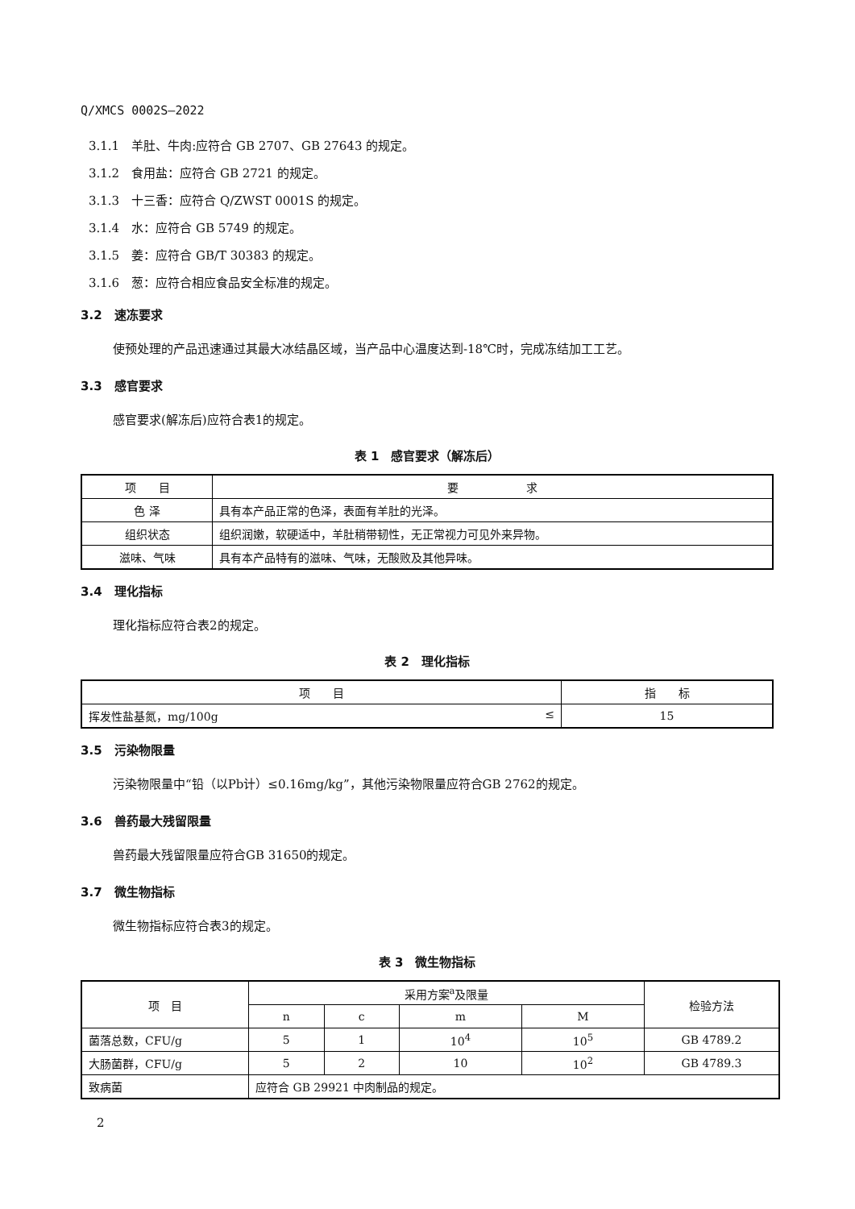Q/XMCS 0002S—2022
3.1.1　羊肚、牛肉:应符合 GB 2707、GB 27643 的规定。
3.1.2　食用盐：应符合 GB 2721 的规定。
3.1.3　十三香：应符合 Q/ZWST 0001S 的规定。
3.1.4　水：应符合 GB 5749 的规定。
3.1.5　姜：应符合 GB/T 30383 的规定。
3.1.6　葱：应符合相应食品安全标准的规定。
3.2　速冻要求
使预处理的产品迅速通过其最大冰结晶区域，当产品中心温度达到-18℃时，完成冻结加工工艺。
3.3　感官要求
感官要求(解冻后)应符合表1的规定。
表 1　感官要求（解冻后）
| 项 目 | 要 求 |
| --- | --- |
| 色 泽 | 具有本产品正常的色泽，表面有羊肚的光泽。 |
| 组织状态 | 组织润嫩，软硬适中，羊肚稍带韧性，无正常视力可见外来异物。 |
| 滋味、气味 | 具有本产品特有的滋味、气味，无酸败及其他异味。 |
3.4　理化指标
理化指标应符合表2的规定。
表 2　理化指标
| 项 目 | 指 标 |
| --- | --- |
| 挥发性盐基氮，mg/100g ≤ | 15 |
3.5　污染物限量
污染物限量中“铅（以Pb计）≤0.16mg/kg”，其他污染物限量应符合GB 2762的规定。
3.6　兽药最大残留限量
兽药最大残留限量应符合GB 31650的规定。
3.7　微生物指标
微生物指标应符合表3的规定。
表 3　微生物指标
| 项 目 | 采用方案<sup>a</sup>及限量 | | | | 检验方法 |
| --- | --- | --- | --- | --- | --- |
| | n | c | m | M | |
| 菌落总数，CFU/g | 5 | 1 | 10<sup>4</sup> | 10<sup>5</sup> | GB 4789.2 |
| 大肠菌群，CFU/g | 5 | 2 | 10 | 10<sup>2</sup> | GB 4789.3 |
| 致病菌 | 应符合 GB 29921 中肉制品的规定。 | | | | |
2